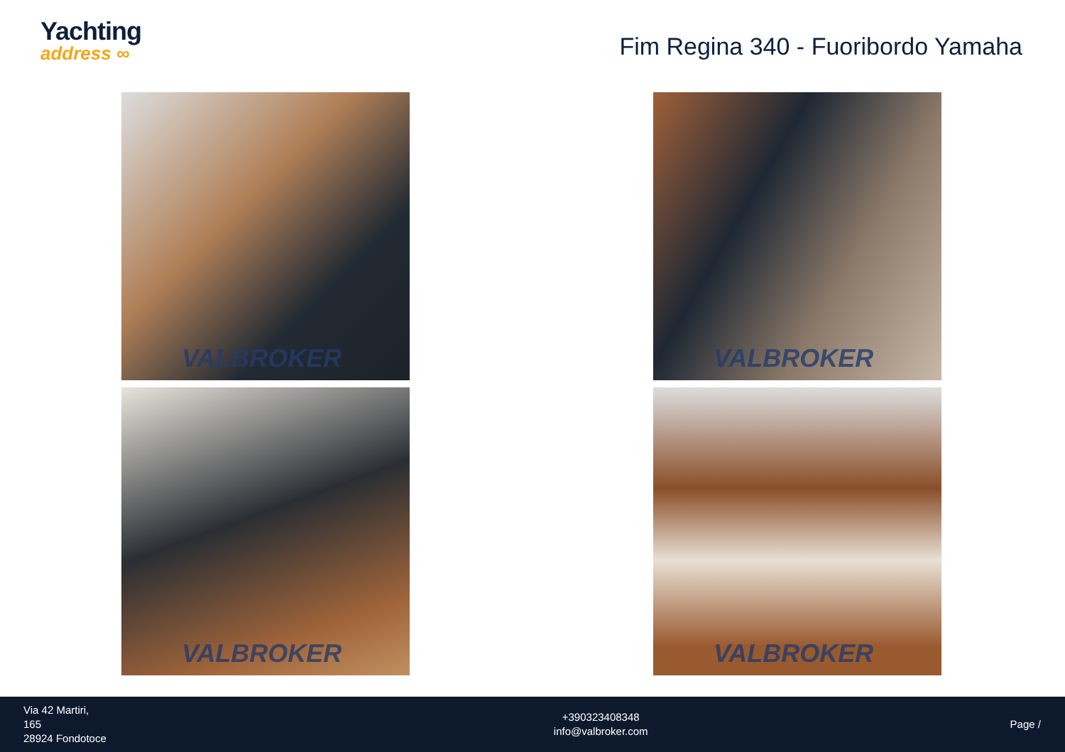Yachting
address ∞
Fim Regina 340 - Fuoribordo Yamaha
VALBROKER
VALBROKER
VALBROKER
VALBROKER
Via 42 Martiri,
165
28924 Fondotoce
+390323408348
info@valbroker.com
Page /